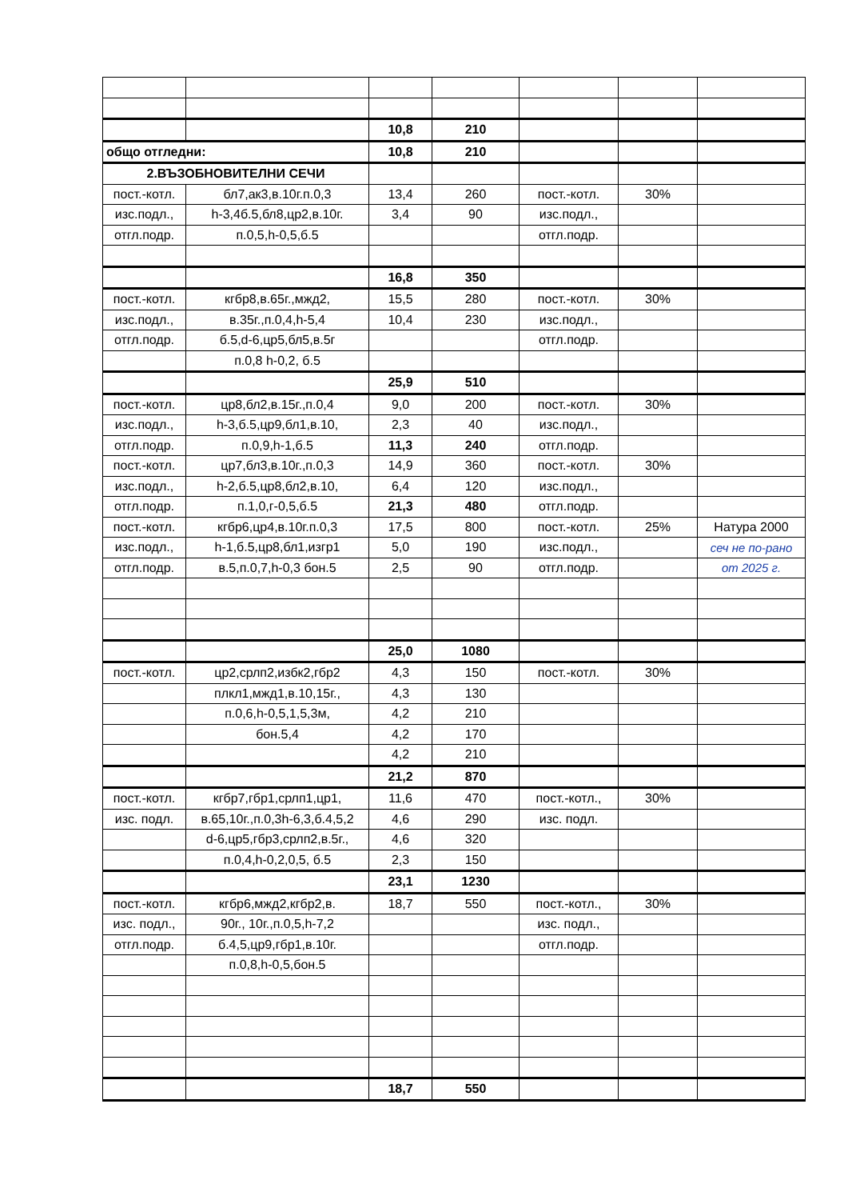| | | 10,8 | 210 | | | |
| общо отгледни: | | 10,8 | 210 | | | |
| 2.ВЪЗОБНОВИТЕЛНИ СЕЧИ | | | | | | |
| пост.-котл. | бл7,ак3,в.10г.п.0,3 | 13,4 | 260 | пост.-котл. | 30% | |
| изс.подл., | h-3,4б.5,бл8,цр2,в.10г. | 3,4 | 90 | изс.подл., | | |
| отгл.подр. | п.0,5,h-0,5,б.5 | | | отгл.подр. | | |
| | | 16,8 | 350 | | | |
| пост.-котл. | кгбр8,в.65г.,мжд2, | 15,5 | 280 | пост.-котл. | 30% | |
| изс.подл., | в.35г.,п.0,4,h-5,4 | 10,4 | 230 | изс.подл., | | |
| отгл.подр. | б.5,d-6,цр5,бл5,в.5г | | | отгл.подр. | | |
| | п.0,8 h-0,2, б.5 | | | | | |
| | | 25,9 | 510 | | | |
| пост.-котл. | цр8,бл2,в.15г.,п.0,4 | 9,0 | 200 | пост.-котл. | 30% | |
| изс.подл., | h-3,б.5,цр9,бл1,в.10, | 2,3 | 40 | изс.подл., | | |
| отгл.подр. | п.0,9,h-1,б.5 | 11,3 | 240 | отгл.подр. | | |
| пост.-котл. | цр7,бл3,в.10г.,п.0,3 | 14,9 | 360 | пост.-котл. | 30% | |
| изс.подл., | h-2,б.5,цр8,бл2,в.10, | 6,4 | 120 | изс.подл., | | |
| отгл.подр. | п.1,0,г-0,5,б.5 | 21,3 | 480 | отгл.подр. | | |
| пост.-котл. | кгбр6,цр4,в.10г.п.0,3 | 17,5 | 800 | пост.-котл. | 25% | Натура 2000 |
| изс.подл., | h-1,б.5,цр8,бл1,изгр1 | 5,0 | 190 | изс.подл., | | сеч не по-рано |
| отгл.подр. | в.5,п.0,7,h-0,3 бон.5 | 2,5 | 90 | отгл.подр. | | от 2025 г. |
| | | 25,0 | 1080 | | | |
| пост.-котл. | цр2,срлп2,избк2,гбр2 | 4,3 | 150 | пост.-котл. | 30% | |
| | плкл1,мжд1,в.10,15г., | 4,3 | 130 | | | |
| | п.0,6,h-0,5,1,5,3м, | 4,2 | 210 | | | |
| | бон.5,4 | 4,2 | 170 | | | |
| | | 4,2 | 210 | | | |
| | | 21,2 | 870 | | | |
| пост.-котл. | кгбр7,гбр1,срлп1,цр1, | 11,6 | 470 | пост.-котл., | 30% | |
| изс. подл. | в.65,10г.,п.0,3h-6,3,б.4,5,2 | 4,6 | 290 | изс. подл. | | |
| | d-6,цр5,гбр3,срлп2,в.5г., | 4,6 | 320 | | | |
| | п.0,4,h-0,2,0,5, б.5 | 2,3 | 150 | | | |
| | | 23,1 | 1230 | | | |
| пост.-котл. | кгбр6,мжд2,кгбр2,в. | 18,7 | 550 | пост.-котл., | 30% | |
| изс. подл., | 90г., 10г.,п.0,5,h-7,2 | | | изс. подл., | | |
| отгл.подр. | б.4,5,цр9,гбр1,в.10г. | | | отгл.подр. | | |
| | п.0,8,h-0,5,бон.5 | | | | | |
| | | 18,7 | 550 | | | |